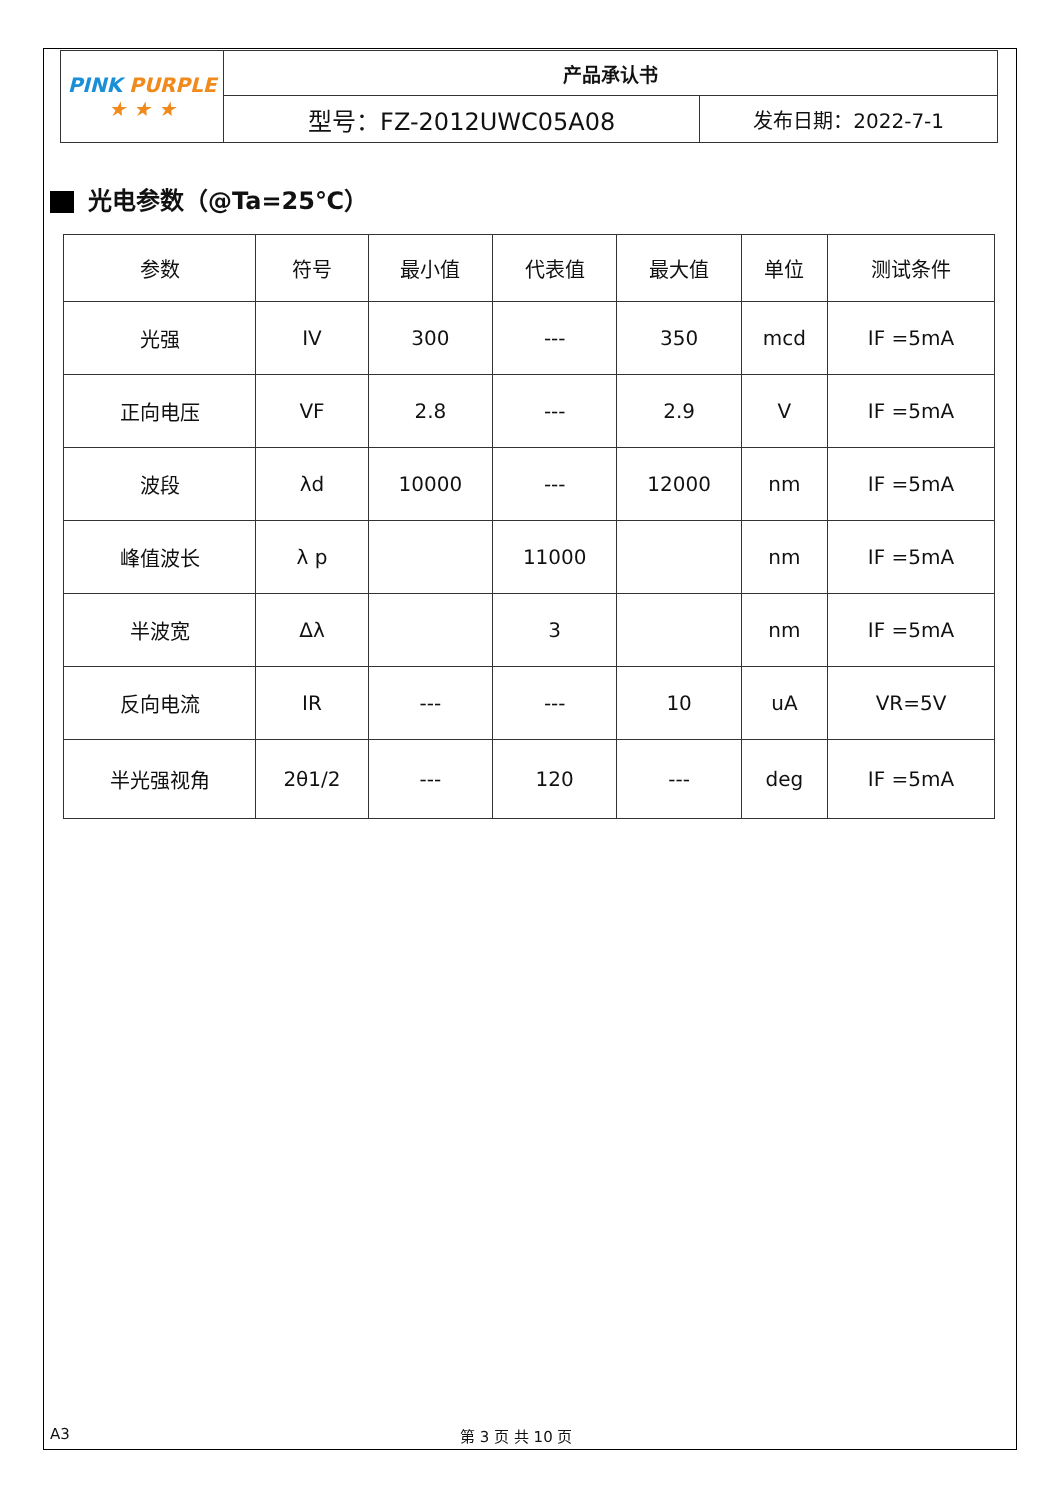| PINK PURPLE ★ ★ ★ | 产品承认书 | |
| | 型号：FZ-2012UWC05A08 | 发布日期：2022-7-1 |
光电参数（@Ta=25℃）
| 参数 | 符号 | 最小值 | 代表值 | 最大值 | 单位 | 测试条件 |
| --- | --- | --- | --- | --- | --- | --- |
| 光强 | IV | 300 | --- | 350 | mcd | IF =5mA |
| 正向电压 | VF | 2.8 | --- | 2.9 | V | IF =5mA |
| 波段 | λd | 10000 | --- | 12000 | nm | IF =5mA |
| 峰值波长 | λ p | | 11000 | | nm | IF =5mA |
| 半波宽 | Δλ | | 3 | | nm | IF =5mA |
| 反向电流 | IR | --- | --- | 10 | uA | VR=5V |
| 半光强视角 | 2θ1/2 | --- | 120 | --- | deg | IF =5mA |
A3 第 3 页 共 10 页